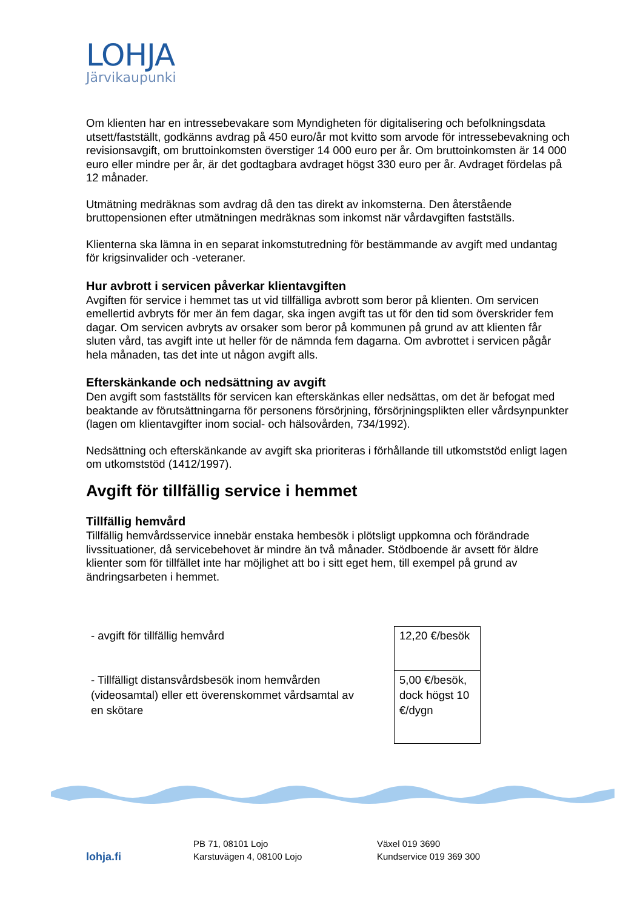LOHJA
Järvikaupunki
Om klienten har en intressebevakare som Myndigheten för digitalisering och befolkningsdata utsett/fastställt, godkänns avdrag på 450 euro/år mot kvitto som arvode för intressebevakning och revisionsavgift, om bruttoinkomsten överstiger 14 000 euro per år. Om bruttoinkomsten är 14 000 euro eller mindre per år, är det godtagbara avdraget högst 330 euro per år. Avdraget fördelas på 12 månader.
Utmätning medräknas som avdrag då den tas direkt av inkomsterna. Den återstående bruttopensionen efter utmätningen medräknas som inkomst när vårdavgiften fastställs.
Klienterna ska lämna in en separat inkomstutredning för bestämmande av avgift med undantag för krigsinvalider och -veteraner.
Hur avbrott i servicen påverkar klientavgiften
Avgiften för service i hemmet tas ut vid tillfälliga avbrott som beror på klienten. Om servicen emellertid avbryts för mer än fem dagar, ska ingen avgift tas ut för den tid som överskrider fem dagar. Om servicen avbryts av orsaker som beror på kommunen på grund av att klienten får sluten vård, tas avgift inte ut heller för de nämnda fem dagarna. Om avbrottet i servicen pågår hela månaden, tas det inte ut någon avgift alls.
Efterskänkande och nedsättning av avgift
Den avgift som fastställts för servicen kan efterskänkas eller nedsättas, om det är befogat med beaktande av förutsättningarna för personens försörjning, försörjningsplikten eller vårdsynpunkter (lagen om klientavgifter inom social- och hälsovården, 734/1992).
Nedsättning och efterskänkande av avgift ska prioriteras i förhållande till utkomststöd enligt lagen om utkomststöd (1412/1997).
Avgift för tillfällig service i hemmet
Tillfällig hemvård
Tillfällig hemvårdsservice innebär enstaka hembesök i plötsligt uppkomna och förändrade livssituationer, då servicebehovet är mindre än två månader. Stödboende är avsett för äldre klienter som för tillfället inte har möjlighet att bo i sitt eget hem, till exempel på grund av ändringsarbeten i hemmet.
| - avgift för tillfällig hemvård | 12,20 €/besök |
| - Tillfälligt distansvårdsbesök inom hemvården (videosamtal) eller ett överenskommet vårdsamtal av en skötare | 5,00 €/besök, dock högst 10 €/dygn |
lohja.fi
PB 71, 08101 Lojo
Karstuvägen 4, 08100 Lojo
Växel 019 3690
Kundservice 019 369 300